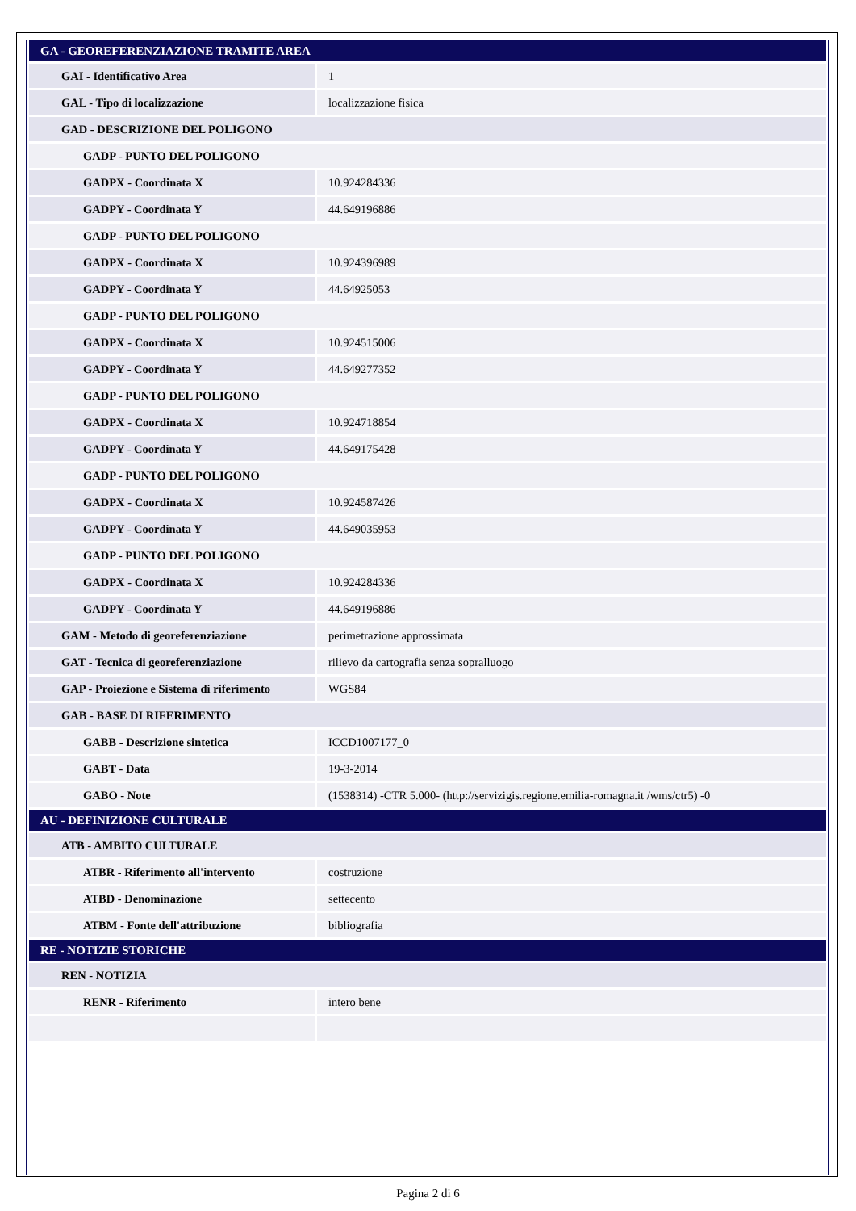| GA - GEOREFERENZIAZIONE TRAMITE AREA | |
| GAI - Identificativo Area | 1 |
| GAL - Tipo di localizzazione | localizzazione fisica |
| GAD - DESCRIZIONE DEL POLIGONO | |
| GADP - PUNTO DEL POLIGONO | |
| GADPX - Coordinata X | 10.924284336 |
| GADPY - Coordinata Y | 44.649196886 |
| GADP - PUNTO DEL POLIGONO | |
| GADPX - Coordinata X | 10.924396989 |
| GADPY - Coordinata Y | 44.64925053 |
| GADP - PUNTO DEL POLIGONO | |
| GADPX - Coordinata X | 10.924515006 |
| GADPY - Coordinata Y | 44.649277352 |
| GADP - PUNTO DEL POLIGONO | |
| GADPX - Coordinata X | 10.924718854 |
| GADPY - Coordinata Y | 44.649175428 |
| GADP - PUNTO DEL POLIGONO | |
| GADPX - Coordinata X | 10.924587426 |
| GADPY - Coordinata Y | 44.649035953 |
| GADP - PUNTO DEL POLIGONO | |
| GADPX - Coordinata X | 10.924284336 |
| GADPY - Coordinata Y | 44.649196886 |
| GAM - Metodo di georeferenziazione | perimetrazione approssimata |
| GAT - Tecnica di georeferenziazione | rilievo da cartografia senza sopralluogo |
| GAP - Proiezione e Sistema di riferimento | WGS84 |
| GAB - BASE DI RIFERIMENTO | |
| GABB - Descrizione sintetica | ICCD1007177_0 |
| GABT - Data | 19-3-2014 |
| GABO - Note | (1538314) -CTR 5.000- (http://servizigis.regione.emilia-romagna.it /wms/ctr5) -0 |
| AU - DEFINIZIONE CULTURALE | |
| ATB - AMBITO CULTURALE | |
| ATBR - Riferimento all'intervento | costruzione |
| ATBD - Denominazione | settecento |
| ATBM - Fonte dell'attribuzione | bibliografia |
| RE - NOTIZIE STORICHE | |
| REN - NOTIZIA | |
| RENR - Riferimento | intero bene |
Pagina 2 di 6